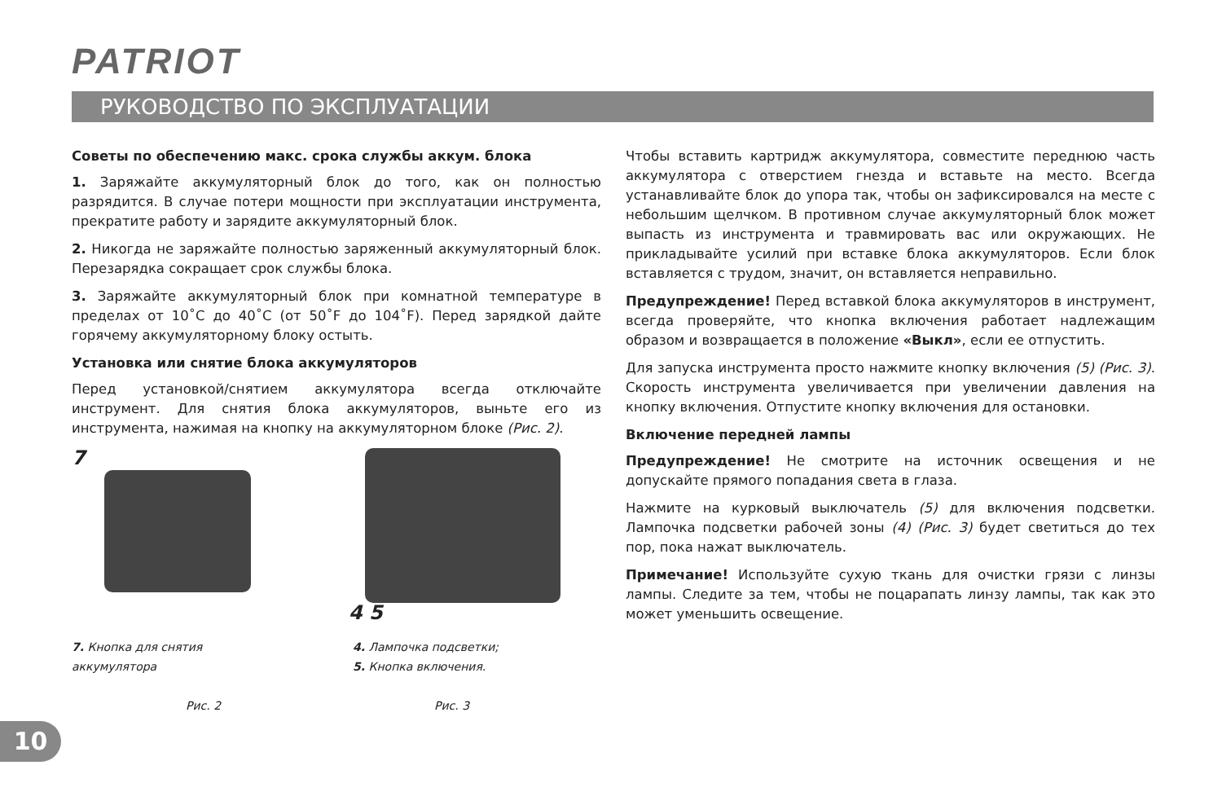PATRIOT
РУКОВОДСТВО ПО ЭКСПЛУАТАЦИИ
Советы по обеспечению макс. срока службы аккум. блока
1. Заряжайте аккумуляторный блок до того, как он полностью разрядится. В случае потери мощности при эксплуатации инструмента, прекратите работу и зарядите аккумуляторный блок.
2. Никогда не заряжайте полностью заряженный аккумуляторный блок. Перезарядка сокращает срок службы блока.
3. Заряжайте аккумуляторный блок при комнатной температуре в пределах от 10˚С до 40˚С (от 50˚F до 104˚F). Перед зарядкой дайте горячему аккумуляторному блоку остыть.
Установка или снятие блока аккумуляторов
Перед установкой/снятием аккумулятора всегда отключайте инструмент. Для снятия блока аккумуляторов, выньте его из инструмента, нажимая на кнопку на аккумуляторном блоке (Рис. 2).
7 4 5
7. Кнопка для снятия
аккумулятора
Рис. 2
4. Лампочка подсветки;
5. Кнопка включения.
Рис. 3
Чтобы вставить картридж аккумулятора, совместите переднюю часть аккумулятора с отверстием гнезда и вставьте на место. Всегда устанавливайте блок до упора так, чтобы он зафиксировался на месте с небольшим щелчком. В противном случае аккумуляторный блок может выпасть из инструмента и травмировать вас или окружающих. Не прикладывайте усилий при вставке блока аккумуляторов. Если блок вставляется с трудом, значит, он вставляется неправильно.
Предупреждение! Перед вставкой блока аккумуляторов в инструмент, всегда проверяйте, что кнопка включения работает надлежащим образом и возвращается в положение «Выкл», если ее отпустить.
Для запуска инструмента просто нажмите кнопку включения (5) (Рис. 3). Скорость инструмента увеличивается при увеличении давления на кнопку включения. Отпустите кнопку включения для остановки.
Включение передней лампы
Предупреждение! Не смотрите на источник освещения и не допускайте прямого попадания света в глаза.
Нажмите на курковый выключатель (5) для включения подсветки. Лампочка подсветки рабочей зоны (4) (Рис. 3) будет светиться до тех пор, пока нажат выключатель.
Примечание! Используйте сухую ткань для очистки грязи с линзы лампы. Следите за тем, чтобы не поцарапать линзу лампы, так как это может уменьшить освещение.
10